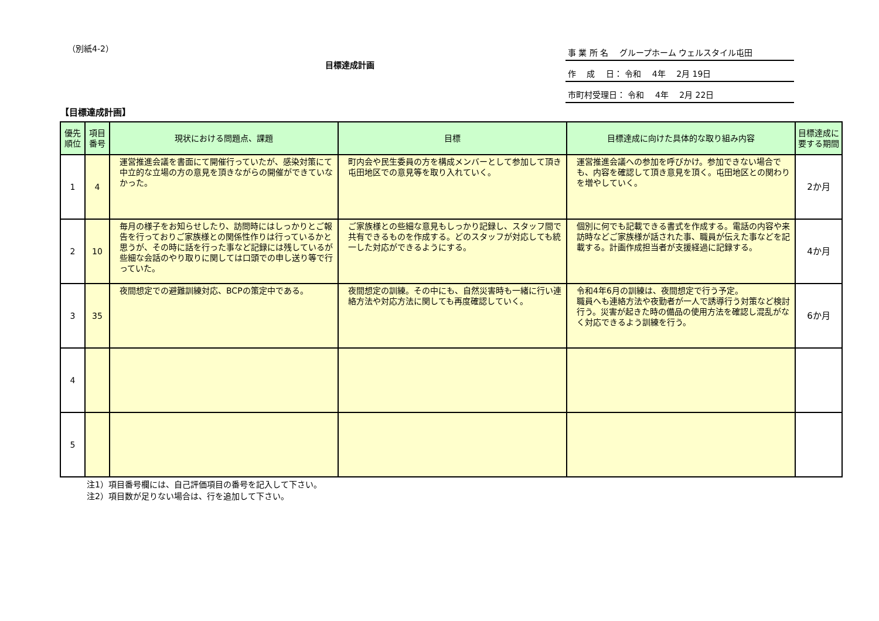（別紙4-2）
目標達成計画
事 業 所 名　 グループホーム ウェルスタイル屯田
作　 成 　日： 令和　 4年　 2月 19日
市町村受理日： 令和　 4年　 2月 22日
【目標達成計画】
| 優先順位 | 項目番号 | 現状における問題点、課題 | 目標 | 目標達成に向けた具体的な取り組み内容 | 目標達成に要する期間 |
| --- | --- | --- | --- | --- | --- |
| 1 | 4 | 運営推進会議を書面にて開催行っていたが、感染対策にて中立的な立場の方の意見を頂きながらの開催ができていなかった。 | 町内会や民生委員の方を構成メンバーとして参加して頂き屯田地区での意見等を取り入れていく。 | 運営推進会議への参加を呼びかけ。参加できない場合でも、内容を確認して頂き意見を頂く。屯田地区との関わりを増やしていく。 | 2か月 |
| 2 | 10 | 毎月の様子をお知らせしたり、訪問時にはしっかりとご報告を行っておりご家族様との関係性作りは行っているかと思うが、その時に話を行った事など記録には残しているが些細な会話のやり取りに関しては口頭での申し送り等で行っていた。 | ご家族様との些細な意見もしっかり記録し、スタッフ間で共有できるものを作成する。どのスタッフが対応しても統一した対応ができるようにする。 | 個別に何でも記載できる書式を作成する。電話の内容や来訪時などご家族様が話された事、職員が伝えた事などを記載する。計画作成担当者が支援経過に記録する。 | 4か月 |
| 3 | 35 | 夜間想定での避難訓練対応、BCPの策定中である。 | 夜間想定の訓練。その中にも、自然災害時も一緒に行い連絡方法や対応方法に関しても再度確認していく。 | 令和4年6月の訓練は、夜間想定で行う予定。 職員へも連絡方法や夜勤者が一人で誘導行う対策など検討行う。災害が起きた時の備品の使用方法を確認し混乱がなく対応できるよう訓練を行う。 | 6か月 |
| 4 | | | | | |
| 5 | | | | | |
注1）項目番号欄には、自己評価項目の番号を記入して下さい。
注2）項目数が足りない場合は、行を追加して下さい。